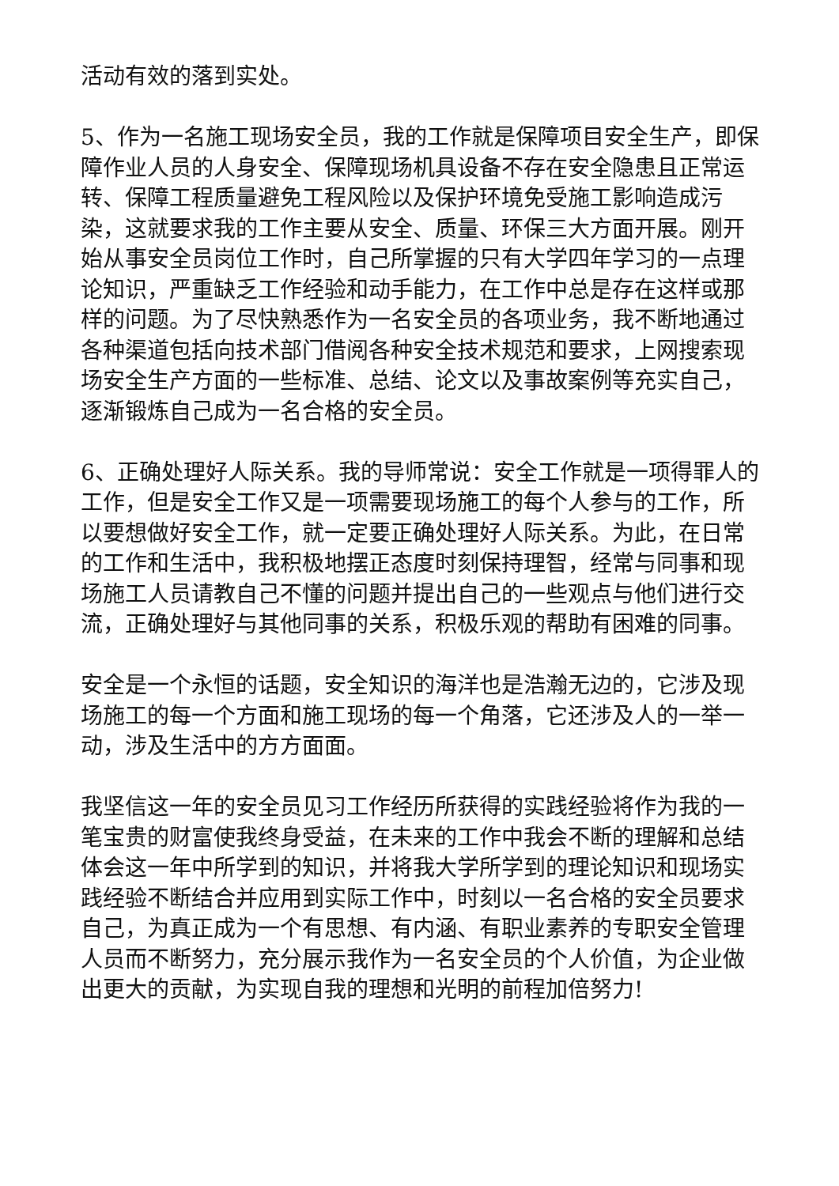活动有效的落到实处。
5、作为一名施工现场安全员，我的工作就是保障项目安全生产，即保障作业人员的人身安全、保障现场机具设备不存在安全隐患且正常运转、保障工程质量避免工程风险以及保护环境免受施工影响造成污染，这就要求我的工作主要从安全、质量、环保三大方面开展。刚开始从事安全员岗位工作时，自己所掌握的只有大学四年学习的一点理论知识，严重缺乏工作经验和动手能力，在工作中总是存在这样或那样的问题。为了尽快熟悉作为一名安全员的各项业务，我不断地通过各种渠道包括向技术部门借阅各种安全技术规范和要求，上网搜索现场安全生产方面的一些标准、总结、论文以及事故案例等充实自己，逐渐锻炼自己成为一名合格的安全员。
6、正确处理好人际关系。我的导师常说：安全工作就是一项得罪人的工作，但是安全工作又是一项需要现场施工的每个人参与的工作，所以要想做好安全工作，就一定要正确处理好人际关系。为此，在日常的工作和生活中，我积极地摆正态度时刻保持理智，经常与同事和现场施工人员请教自己不懂的问题并提出自己的一些观点与他们进行交流，正确处理好与其他同事的关系，积极乐观的帮助有困难的同事。
安全是一个永恒的话题，安全知识的海洋也是浩瀚无边的，它涉及现场施工的每一个方面和施工现场的每一个角落，它还涉及人的一举一动，涉及生活中的方方面面。
我坚信这一年的安全员见习工作经历所获得的实践经验将作为我的一笔宝贵的财富使我终身受益，在未来的工作中我会不断的理解和总结体会这一年中所学到的知识，并将我大学所学到的理论知识和现场实践经验不断结合并应用到实际工作中，时刻以一名合格的安全员要求自己，为真正成为一个有思想、有内涵、有职业素养的专职安全管理人员而不断努力，充分展示我作为一名安全员的个人价值，为企业做出更大的贡献，为实现自我的理想和光明的前程加倍努力!